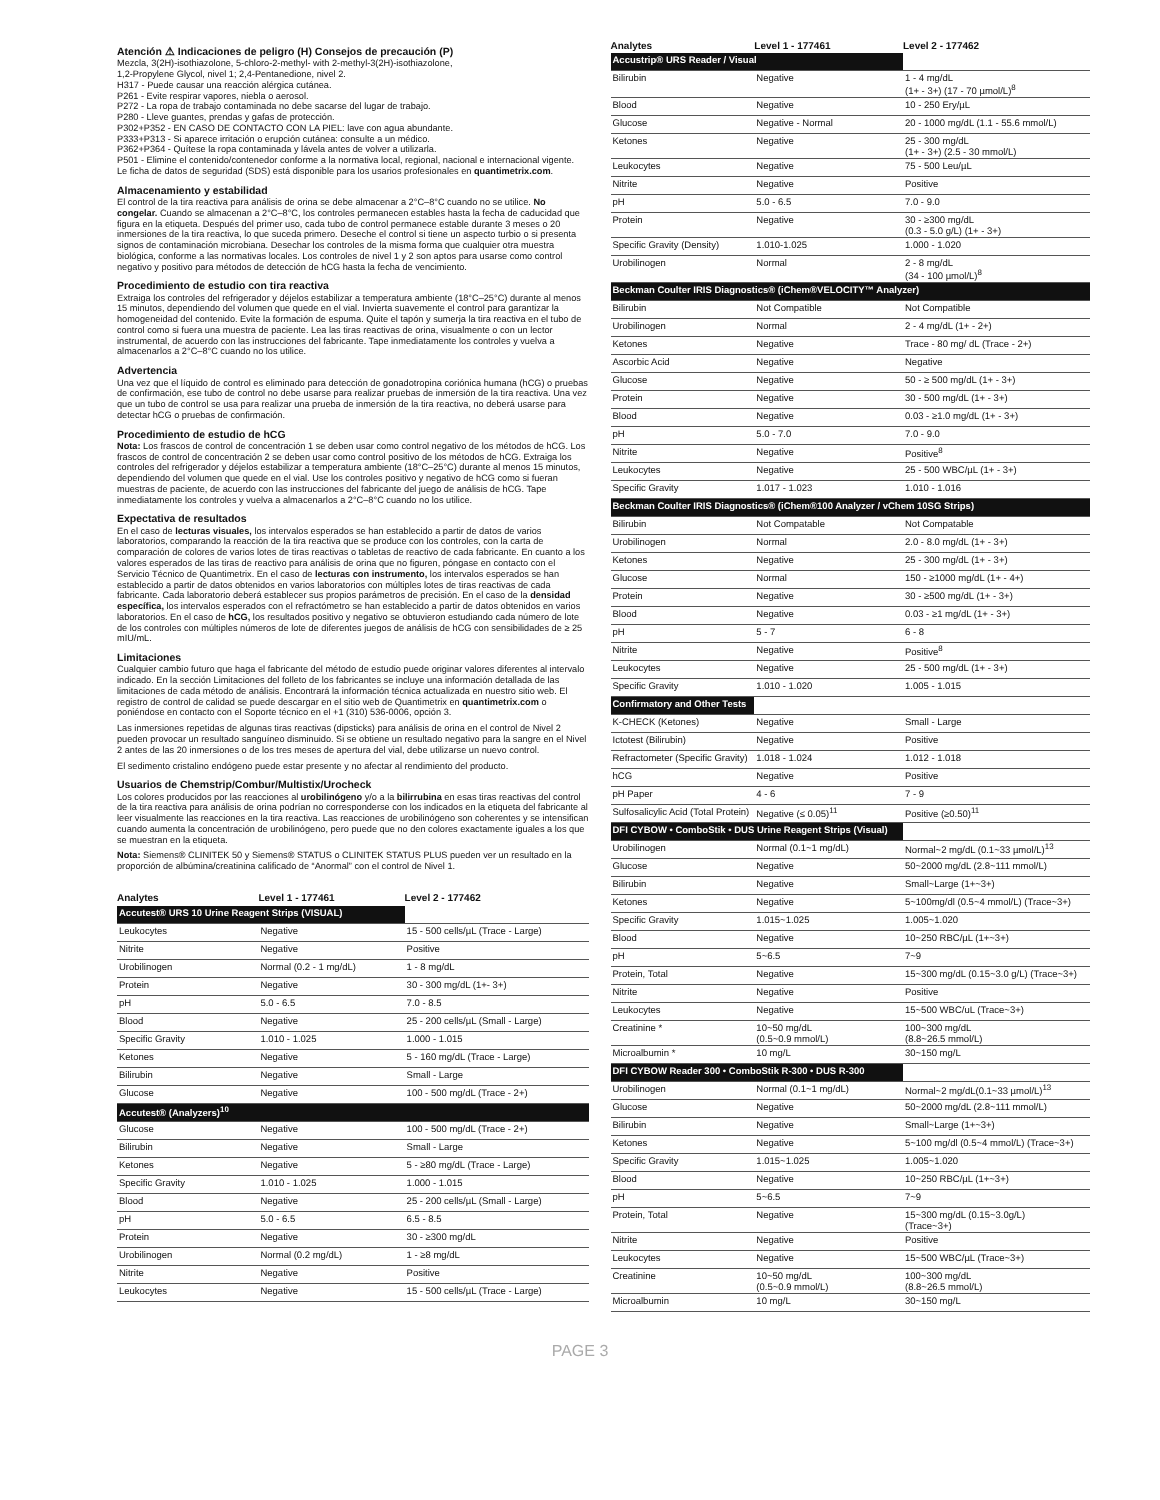Atención ⚠ Indicaciones de peligro (H) Consejos de precaución (P)
Mezcla, 3(2H)-isothiazolone, 5-chloro-2-methyl- with 2-methyl-3(2H)-isothiazolone,
1,2-Propylene Glycol, nivel 1; 2,4-Pentanedione, nivel 2.
H317 - Puede causar una reacción alérgica cutánea.
P261 - Evite respirar vapores, niebla o aerosol.
P272 - La ropa de trabajo contaminada no debe sacarse del lugar de trabajo.
P280 - Lleve guantes, prendas y gafas de protección.
P302+P352 - EN CASO DE CONTACTO CON LA PIEL: lave con agua abundante.
P333+P313 - Si aparece irritación o erupción cutánea: consulte a un médico.
P362+P364 - Quítese la ropa contaminada y lávela antes de volver a utilizarla.
P501 - Elimine el contenido/contenedor conforme a la normativa local, regional, nacional e internacional vigente.
Le ficha de datos de seguridad (SDS) está disponible para los usarios profesionales en quantimetrix.com.
Almacenamiento y estabilidad
El control de la tira reactiva para análisis de orina se debe almacenar a 2°C–8°C cuando no se utilice. No congelar. Cuando se almacenan a 2°C–8°C, los controles permanecen estables hasta la fecha de caducidad que figura en la etiqueta. Después del primer uso, cada tubo de control permanece estable durante 3 meses o 20 inmersiones de la tira reactiva, lo que suceda primero. Deseche el control si tiene un aspecto turbio o si presenta signos de contaminación microbiana. Desechar los controles de la misma forma que cualquier otra muestra biológica, conforme a las normativas locales. Los controles de nivel 1 y 2 son aptos para usarse como control negativo y positivo para métodos de detección de hCG hasta la fecha de vencimiento.
Procedimiento de estudio con tira reactiva
Extraiga los controles del refrigerador y déjelos estabilizar a temperatura ambiente (18°C–25°C) durante al menos 15 minutos, dependiendo del volumen que quede en el vial. Invierta suavemente el control para garantizar la homogeneidad del contenido. Evite la formación de espuma. Quite el tapón y sumerja la tira reactiva en el tubo de control como si fuera una muestra de paciente. Lea las tiras reactivas de orina, visualmente o con un lector instrumental, de acuerdo con las instrucciones del fabricante. Tape inmediatamente los controles y vuelva a almacenarlos a 2°C–8°C cuando no los utilice.
Advertencia
Una vez que el líquido de control es eliminado para detección de gonadotropina coriónica humana (hCG) o pruebas de confirmación, ese tubo de control no debe usarse para realizar pruebas de inmersión de la tira reactiva. Una vez que un tubo de control se usa para realizar una prueba de inmersión de la tira reactiva, no deberá usarse para detectar hCG o pruebas de confirmación.
Procedimiento de estudio de hCG
Nota: Los frascos de control de concentración 1 se deben usar como control negativo de los métodos de hCG. Los frascos de control de concentración 2 se deben usar como control positivo de los métodos de hCG. Extraiga los controles del refrigerador y déjelos estabilizar a temperatura ambiente (18°C–25°C) durante al menos 15 minutos, dependiendo del volumen que quede en el vial. Use los controles positivo y negativo de hCG como si fueran muestras de paciente, de acuerdo con las instrucciones del fabricante del juego de análisis de hCG. Tape inmediatamente los controles y vuelva a almacenarlos a 2°C–8°C cuando no los utilice.
Expectativa de resultados
En el caso de lecturas visuales, los intervalos esperados se han establecido a partir de datos de varios laboratorios, comparando la reacción de la tira reactiva que se produce con los controles, con la carta de comparación de colores de varios lotes de tiras reactivas o tabletas de reactivo de cada fabricante. En cuanto a los valores esperados de las tiras de reactivo para análisis de orina que no figuren, póngase en contacto con el Servicio Técnico de Quantimetrix. En el caso de lecturas con instrumento, los intervalos esperados se han establecido a partir de datos obtenidos en varios laboratorios con múltiples lotes de tiras reactivas de cada fabricante. Cada laboratorio deberá establecer sus propios parámetros de precisión. En el caso de la densidad específica, los intervalos esperados con el refractómetro se han establecido a partir de datos obtenidos en varios laboratorios. En el caso de hCG, los resultados positivo y negativo se obtuvieron estudiando cada número de lote de los controles con múltiples números de lote de diferentes juegos de análisis de hCG con sensibilidades de ≥ 25 mIU/mL.
Limitaciones
Cualquier cambio futuro que haga el fabricante del método de estudio puede originar valores diferentes al intervalo indicado. En la sección Limitaciones del folleto de los fabricantes se incluye una información detallada de las limitaciones de cada método de análisis. Encontrará la información técnica actualizada en nuestro sitio web. El registro de control de calidad se puede descargar en el sitio web de Quantimetrix en quantimetrix.com o poniéndose en contacto con el Soporte técnico en el +1 (310) 536-0006, opción 3.
Las inmersiones repetidas de algunas tiras reactivas (dipsticks) para análisis de orina en el control de Nivel 2 pueden provocar un resultado sanguíneo disminuido. Si se obtiene un resultado negativo para la sangre en el Nivel 2 antes de las 20 inmersiones o de los tres meses de apertura del vial, debe utilizarse un nuevo control.
El sedimento cristalino endógeno puede estar presente y no afectar al rendimiento del producto.
Usuarios de Chemstrip/Combur/Multistix/Urocheck
Los colores producidos por las reacciones al urobilinógeno y/o a la bilirrubina en esas tiras reactivas del control de la tira reactiva para análisis de orina podrían no corresponderse con los indicados en la etiqueta del fabricante al leer visualmente las reacciones en la tira reactiva. Las reacciones de urobilinógeno son coherentes y se intensifican cuando aumenta la concentración de urobilinógeno, pero puede que no den colores exactamente iguales a los que se muestran en la etiqueta.
Nota: Siemens® CLINITEK 50 y Siemens® STATUS o CLINITEK STATUS PLUS pueden ver un resultado en la proporción de albúmina/creatinina calificado de “Anormal” con el control de Nivel 1.
| Analytes | Level 1 - 177461 | Level 2 - 177462 |
| --- | --- | --- |
| Accutest® URS 10 Urine Reagent Strips (VISUAL) | | |
| Leukocytes | Negative | 15 - 500 cells/µL (Trace - Large) |
| Nitrite | Negative | Positive |
| Urobilinogen | Normal (0.2 - 1 mg/dL) | 1 - 8 mg/dL |
| Protein | Negative | 30 - 300 mg/dL (1+- 3+) |
| pH | 5.0 - 6.5 | 7.0 - 8.5 |
| Blood | Negative | 25 - 200 cells/µL (Small - Large) |
| Specific Gravity | 1.010 - 1.025 | 1.000 - 1.015 |
| Ketones | Negative | 5 - 160 mg/dL (Trace - Large) |
| Bilirubin | Negative | Small - Large |
| Glucose | Negative | 100 - 500 mg/dL (Trace - 2+) |
| Accutest® (Analyzers)<sup>10</sup> | | |
| Glucose | Negative | 100 - 500 mg/dL (Trace - 2+) |
| Bilirubin | Negative | Small - Large |
| Ketones | Negative | 5 - ≥80 mg/dL (Trace - Large) |
| Specific Gravity | 1.010 - 1.025 | 1.000 - 1.015 |
| Blood | Negative | 25 - 200 cells/µL (Small - Large) |
| pH | 5.0 - 6.5 | 6.5 - 8.5 |
| Protein | Negative | 30 - ≥300 mg/dL |
| Urobilinogen | Normal (0.2 mg/dL) | 1 - ≥8 mg/dL |
| Nitrite | Negative | Positive |
| Leukocytes | Negative | 15 - 500 cells/µL (Trace - Large) |
| Analytes | Level 1 - 177461 | Level 2 - 177462 |
| --- | --- | --- |
| Accustrip® URS Reader / Visual | | |
| Bilirubin | Negative | 1 - 4 mg/dL (1+ - 3+) (17 - 70 µmol/L)<sup>8</sup> |
| Blood | Negative | 10 - 250 Ery/µL |
| Glucose | Negative - Normal | 20 - 1000 mg/dL (1.1 - 55.6 mmol/L) |
| Ketones | Negative | 25 - 300 mg/dL (1+ - 3+) (2.5 - 30 mmol/L) |
| Leukocytes | Negative | 75 - 500 Leu/µL |
| Nitrite | Negative | Positive |
| pH | 5.0 - 6.5 | 7.0 - 9.0 |
| Protein | Negative | 30 - ≥300 mg/dL (0.3 - 5.0 g/L) (1+ - 3+) |
| Specific Gravity (Density) | 1.010-1.025 | 1.000 - 1.020 |
| Urobilinogen | Normal | 2 - 8 mg/dL (34 - 100 µmol/L)<sup>8</sup> |
| Beckman Coulter IRIS Diagnostics® (iChem®VELOCITY™ Analyzer) | | |
| Bilirubin | Not Compatible | Not Compatible |
| Urobilinogen | Normal | 2 - 4 mg/dL (1+ - 2+) |
| Ketones | Negative | Trace - 80 mg/ dL (Trace - 2+) |
| Ascorbic Acid | Negative | Negative |
| Glucose | Negative | 50 - ≥ 500 mg/dL (1+ - 3+) |
| Protein | Negative | 30 - 500 mg/dL (1+ - 3+) |
| Blood | Negative | 0.03 - ≥1.0 mg/dL (1+ - 3+) |
| pH | 5.0 - 7.0 | 7.0 - 9.0 |
| Nitrite | Negative | Positive<sup>8</sup> |
| Leukocytes | Negative | 25 - 500 WBC/µL (1+ - 3+) |
| Specific Gravity | 1.017 - 1.023 | 1.010 - 1.016 |
| Beckman Coulter IRIS Diagnostics® (iChem®100 Analyzer / vChem 10SG Strips) | | |
| Bilirubin | Not Compatable | Not Compatable |
| Urobilinogen | Normal | 2.0 - 8.0 mg/dL (1+ - 3+) |
| Ketones | Negative | 25 - 300 mg/dL (1+ - 3+) |
| Glucose | Normal | 150 - ≥1000 mg/dL (1+ - 4+) |
| Protein | Negative | 30 - ≥500 mg/dL (1+ - 3+) |
| Blood | Negative | 0.03 - ≥1 mg/dL (1+ - 3+) |
| pH | 5 - 7 | 6 - 8 |
| Nitrite | Negative | Positive<sup>8</sup> |
| Leukocytes | Negative | 25 - 500 mg/dL (1+ - 3+) |
| Specific Gravity | 1.010 - 1.020 | 1.005 - 1.015 |
| Confirmatory and Other Tests | | |
| K-CHECK (Ketones) | Negative | Small - Large |
| Ictotest (Bilirubin) | Negative | Positive |
| Refractometer (Specific Gravity) | 1.018 - 1.024 | 1.012 - 1.018 |
| hCG | Negative | Positive |
| pH Paper | 4 - 6 | 7 - 9 |
| Sulfosalicylic Acid (Total Protein) | Negative (≤ 0.05)<sup>11</sup> | Positive (≥0.50)<sup>11</sup> |
| DFI CYBOW • ComboStik • DUS Urine Reagent Strips (Visual) | | |
| Urobilinogen | Normal (0.1~1 mg/dL) | Normal~2 mg/dL (0.1~33 µmol/L)<sup>13</sup> |
| Glucose | Negative | 50~2000 mg/dL (2.8~111 mmol/L) |
| Bilirubin | Negative | Small~Large (1+~3+) |
| Ketones | Negative | 5~100mg/dl (0.5~4 mmol/L) (Trace~3+) |
| Specific Gravity | 1.015~1.025 | 1.005~1.020 |
| Blood | Negative | 10~250 RBC/µL (1+~3+) |
| pH | 5~6.5 | 7~9 |
| Protein, Total | Negative | 15~300 mg/dL (0.15~3.0 g/L) (Trace~3+) |
| Nitrite | Negative | Positive |
| Leukocytes | Negative | 15~500 WBC/uL (Trace~3+) |
| Creatinine * | 10~50 mg/dL (0.5~0.9 mmol/L) | 100~300 mg/dL (8.8~26.5 mmol/L) |
| Microalbumin * | 10 mg/L | 30~150 mg/L |
| DFI CYBOW Reader 300 • ComboStik R-300 • DUS R-300 | | |
| Urobilinogen | Normal (0.1~1 mg/dL) | Normal~2 mg/dL(0.1~33 µmol/L)<sup>13</sup> |
| Glucose | Negative | 50~2000 mg/dL (2.8~111 mmol/L) |
| Bilirubin | Negative | Small~Large (1+~3+) |
| Ketones | Negative | 5~100 mg/dl (0.5~4 mmol/L) (Trace~3+) |
| Specific Gravity | 1.015~1.025 | 1.005~1.020 |
| Blood | Negative | 10~250 RBC/µL (1+~3+) |
| pH | 5~6.5 | 7~9 |
| Protein, Total | Negative | 15~300 mg/dL (0.15~3.0g/L) (Trace~3+) |
| Nitrite | Negative | Positive |
| Leukocytes | Negative | 15~500 WBC/µL (Trace~3+) |
| Creatinine | 10~50 mg/dL (0.5~0.9 mmol/L) | 100~300 mg/dL (8.8~26.5 mmol/L) |
| Microalbumin | 10 mg/L | 30~150 mg/L |
PAGE 3